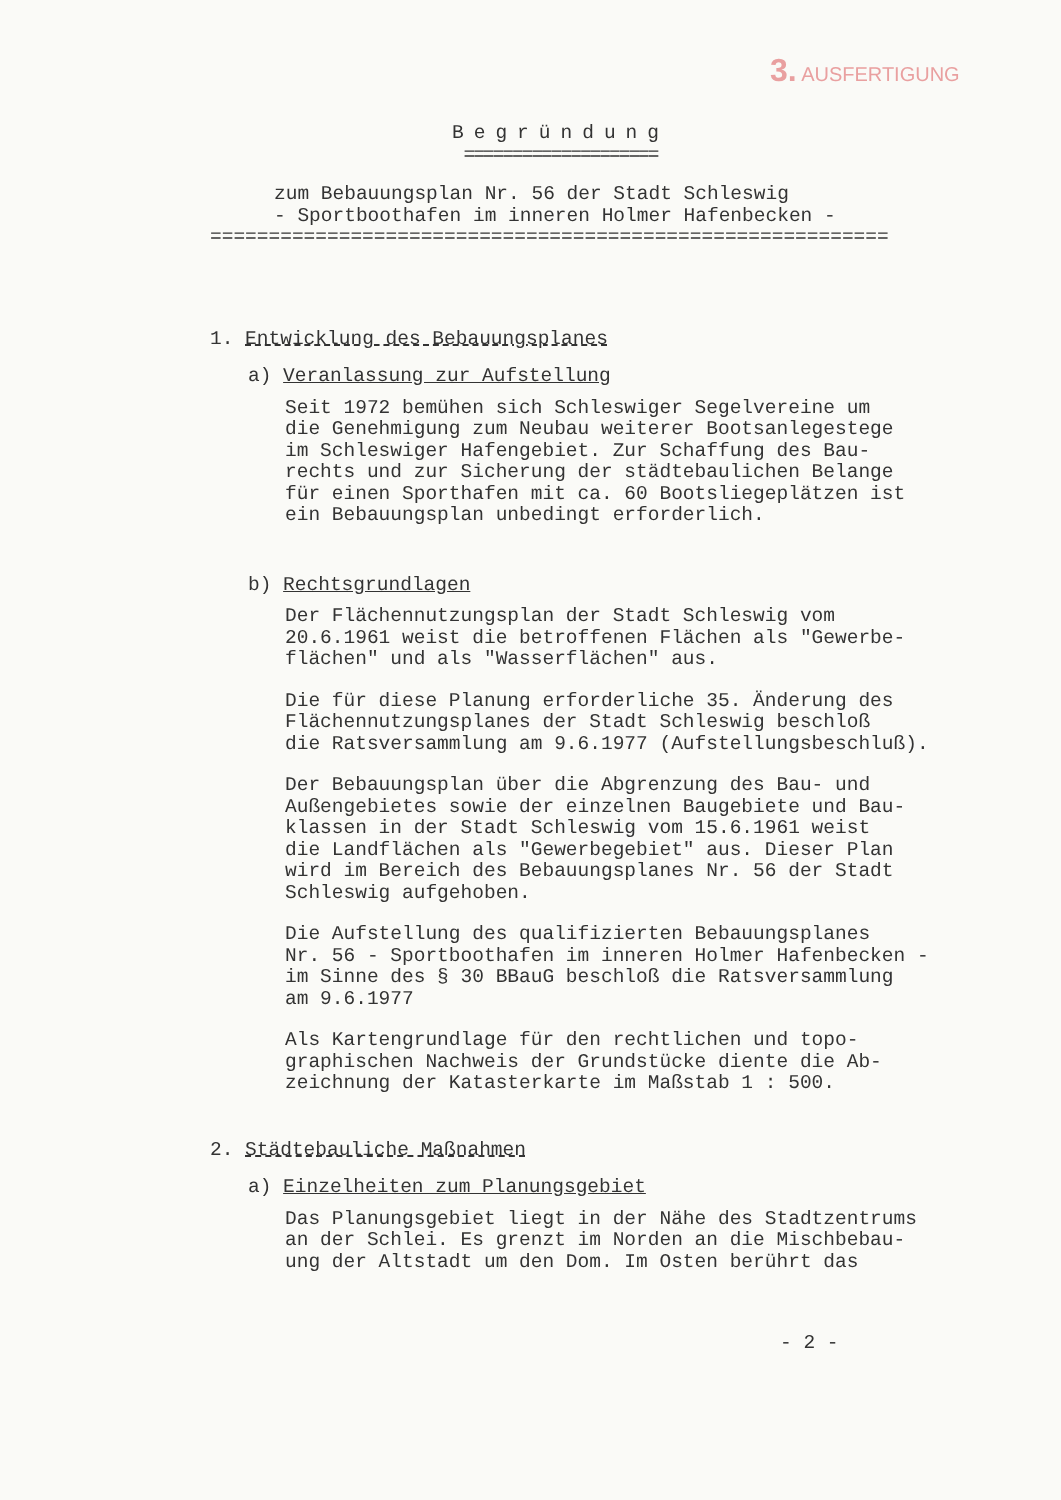3. AUSFERTIGUNG
Begründung
====================
zum Bebauungsplan Nr. 56 der Stadt Schleswig
- Sportboothafen im inneren Holmer Hafenbecken -
==========================================================
1. Entwicklung des Bebauungsplanes
a) Veranlassung zur Aufstellung
Seit 1972 bemühen sich Schleswiger Segelvereine um die Genehmigung zum Neubau weiterer Bootsanlegestege im Schleswiger Hafengebiet. Zur Schaffung des Bau- rechts und zur Sicherung der städtebaulichen Belange für einen Sporthafen mit ca. 60 Bootsliegeplätzen ist ein Bebauungsplan unbedingt erforderlich.
b) Rechtsgrundlagen
Der Flächennutzungsplan der Stadt Schleswig vom 20.6.1961 weist die betroffenen Flächen als "Gewerbe- flächen" und als "Wasserflächen" aus.
Die für diese Planung erforderliche 35. Änderung des Flächennutzungsplanes der Stadt Schleswig beschloß die Ratsversammlung am 9.6.1977 (Aufstellungsbeschluß).
Der Bebauungsplan über die Abgrenzung des Bau- und Außengebietes sowie der einzelnen Baugebiete und Bau- klassen in der Stadt Schleswig vom 15.6.1961 weist die Landflächen als "Gewerbegebiet" aus. Dieser Plan wird im Bereich des Bebauungsplanes Nr. 56 der Stadt Schleswig aufgehoben.
Die Aufstellung des qualifizierten Bebauungsplanes Nr. 56 - Sportboothafen im inneren Holmer Hafenbecken - im Sinne des § 30 BBauG beschloß die Ratsversammlung am 9.6.1977
Als Kartengrundlage für den rechtlichen und topo- graphischen Nachweis der Grundstücke diente die Ab- zeichnung der Katasterkarte im Maßstab 1 : 500.
2. Städtebauliche Maßnahmen
a) Einzelheiten zum Planungsgebiet
Das Planungsgebiet liegt in der Nähe des Stadtzentrums an der Schlei. Es grenzt im Norden an die Mischbebau- ung der Altstadt um den Dom. Im Osten berührt das
- 2 -